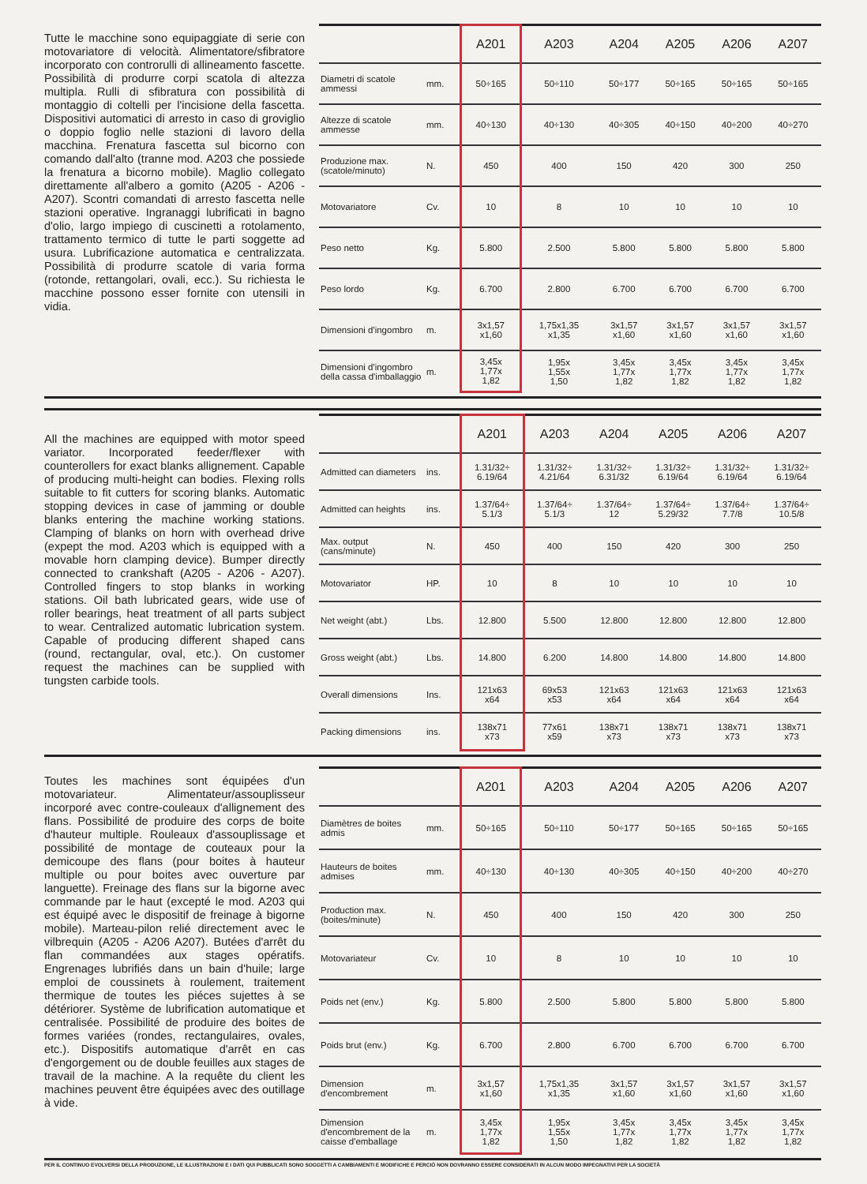Tutte le macchine sono equipaggiate di serie con motovariatore di velocità. Alimentatore/sfibratore incorporato con controrulli di allineamento fascette. Possibilità di produrre corpi scatola di altezza multipla. Rulli di sfibratura con possibilità di montaggio di coltelli per l'incisione della fascetta. Dispositivi automatici di arresto in caso di groviglio o doppio foglio nelle stazioni di lavoro della macchina. Frenatura fascetta sul bicorno con comando dall'alto (tranne mod. A203 che possiede la frenatura a bicorno mobile). Maglio collegato direttamente all'albero a gomito (A205 - A206 - A207). Scontri comandati di arresto fascetta nelle stazioni operative. Ingranaggi lubrificati in bagno d'olio, largo impiego di cuscinetti a rotolamento, trattamento termico di tutte le parti soggette ad usura. Lubrificazione automatica e centralizzata. Possibilità di produrre scatole di varia forma (rotonde, rettangolari, ovali, ecc.). Su richiesta le macchine possono esser fornite con utensili in vidia.
| | | A201 | A203 | A204 | A205 | A206 | A207 |
| --- | --- | --- | --- | --- | --- | --- | --- |
| Diametri di scatole ammessi | mm. | 50÷165 | 50÷110 | 50÷177 | 50÷165 | 50÷165 | 50÷165 |
| Altezze di scatole ammesse | mm. | 40÷130 | 40÷130 | 40÷305 | 40÷150 | 40÷200 | 40÷270 |
| Produzione max. (scatole/minuto) | N. | 450 | 400 | 150 | 420 | 300 | 250 |
| Motovariatore | Cv. | 10 | 8 | 10 | 10 | 10 | 10 |
| Peso netto | Kg. | 5.800 | 2.500 | 5.800 | 5.800 | 5.800 | 5.800 |
| Peso lordo | Kg. | 6.700 | 2.800 | 6.700 | 6.700 | 6.700 | 6.700 |
| Dimensioni d'ingombro | m. | 3x1,57 x1,60 | 1,75x1,35 x1,35 | 3x1,57 x1,60 | 3x1,57 x1,60 | 3x1,57 x1,60 | 3x1,57 x1,60 |
| Dimensioni d'ingombro della cassa d'imballaggio | m. | 3,45x 1,77x 1,82 | 1,95x 1,55x 1,50 | 3,45x 1,77x 1,82 | 3,45x 1,77x 1,82 | 3,45x 1,77x 1,82 | 3,45x 1,77x 1,82 |
All the machines are equipped with motor speed variator. Incorporated feeder/flexer with counterollers for exact blanks allignement. Capable of producing multi-height can bodies. Flexing rolls suitable to fit cutters for scoring blanks. Automatic stopping devices in case of jamming or double blanks entering the machine working stations. Clamping of blanks on horn with overhead drive (expept the mod. A203 which is equipped with a movable horn clamping device). Bumper directly connected to crankshaft (A205 - A206 - A207). Controlled fingers to stop blanks in working stations. Oil bath lubricated gears, wide use of roller bearings, heat treatment of all parts subject to wear. Centralized automatic lubrication system. Capable of producing different shaped cans (round, rectangular, oval, etc.). On customer request the machines can be supplied with tungsten carbide tools.
| | | A201 | A203 | A204 | A205 | A206 | A207 |
| --- | --- | --- | --- | --- | --- | --- | --- |
| Admitted can diameters | ins. | 1.31/32÷ 6.19/64 | 1.31/32÷ 4.21/64 | 1.31/32÷ 6.31/32 | 1.31/32÷ 6.19/64 | 1.31/32÷ 6.19/64 | 1.31/32÷ 6.19/64 |
| Admitted can heights | ins. | 1.37/64÷ 5.1/3 | 1.37/64÷ 5.1/3 | 1.37/64÷ 12 | 1.37/64÷ 5.29/32 | 1.37/64÷ 7.7/8 | 1.37/64÷ 10.5/8 |
| Max. output (cans/minute) | N. | 450 | 400 | 150 | 420 | 300 | 250 |
| Motovariator | HP. | 10 | 8 | 10 | 10 | 10 | 10 |
| Net weight (abt.) | Lbs. | 12.800 | 5.500 | 12.800 | 12.800 | 12.800 | 12.800 |
| Gross weight (abt.) | Lbs. | 14.800 | 6.200 | 14.800 | 14.800 | 14.800 | 14.800 |
| Overall dimensions | Ins. | 121x63 x64 | 69x53 x53 | 121x63 x64 | 121x63 x64 | 121x63 x64 | 121x63 x64 |
| Packing dimensions | ins. | 138x71 x73 | 77x61 x59 | 138x71 x73 | 138x71 x73 | 138x71 x73 | 138x71 x73 |
Toutes les machines sont équipées d'un motovariateur. Alimentateur/assouplisseur incorporé avec contre-couleaux d'allignement des flans. Possibilité de produire des corps de boite d'hauteur multiple. Rouleaux d'assouplissage et possibilité de montage de couteaux pour la demicoupe des flans (pour boites à hauteur multiple ou pour boites avec ouverture par languette). Freinage des flans sur la bigorne avec commande par le haut (excepté le mod. A203 qui est équipé avec le dispositif de freinage à bigorne mobile). Marteau-pilon relié directement avec le vilbrequin (A205 - A206 A207). Butées d'arrêt du flan commandées aux stages opératifs. Engrenages lubrifiés dans un bain d'huile; large emploi de coussinets à roulement, traitement thermique de toutes les piéces sujettes à se détériorer. Système de lubrification automatique et centralisée. Possibilité de produire des boites de formes variées (rondes, rectangulaires, ovales, etc.). Dispositifs automatique d'arrêt en cas d'engorgement ou de double feuilles aux stages de travail de la machine. A la requête du client les machines peuvent être équipées avec des outillage à vide.
| | | A201 | A203 | A204 | A205 | A206 | A207 |
| --- | --- | --- | --- | --- | --- | --- | --- |
| Diamètres de boites admis | mm. | 50÷165 | 50÷110 | 50÷177 | 50÷165 | 50÷165 | 50÷165 |
| Hauteurs de boites admises | mm. | 40÷130 | 40÷130 | 40÷305 | 40÷150 | 40÷200 | 40÷270 |
| Production max. (boites/minute) | N. | 450 | 400 | 150 | 420 | 300 | 250 |
| Motovariateur | Cv. | 10 | 8 | 10 | 10 | 10 | 10 |
| Poids net (env.) | Kg. | 5.800 | 2.500 | 5.800 | 5.800 | 5.800 | 5.800 |
| Poids brut (env.) | Kg. | 6.700 | 2.800 | 6.700 | 6.700 | 6.700 | 6.700 |
| Dimension d'encombrement | m. | 3x1,57 x1,60 | 1,75x1,35 x1,35 | 3x1,57 x1,60 | 3x1,57 x1,60 | 3x1,57 x1,60 | 3x1,57 x1,60 |
| Dimension d'encombrement de la caisse d'emballage | m. | 3,45x 1,77x 1,82 | 1,95x 1,55x 1,50 | 3,45x 1,77x 1,82 | 3,45x 1,77x 1,82 | 3,45x 1,77x 1,82 | 3,45x 1,77x 1,82 |
PER IL CONTINUO EVOLVERSI DELLA PRODUZIONE, LE ILLUSTRAZIONI E I DATI QUI PUBBLICATI SONO SOGGETTI A CAMBIAMENTI E MODIFICHE E PERCIÒ NON DOVRANNO ESSERE CONSIDERATI IN ALCUN MODO IMPEGNATIVI PER LA SOCIETÀ